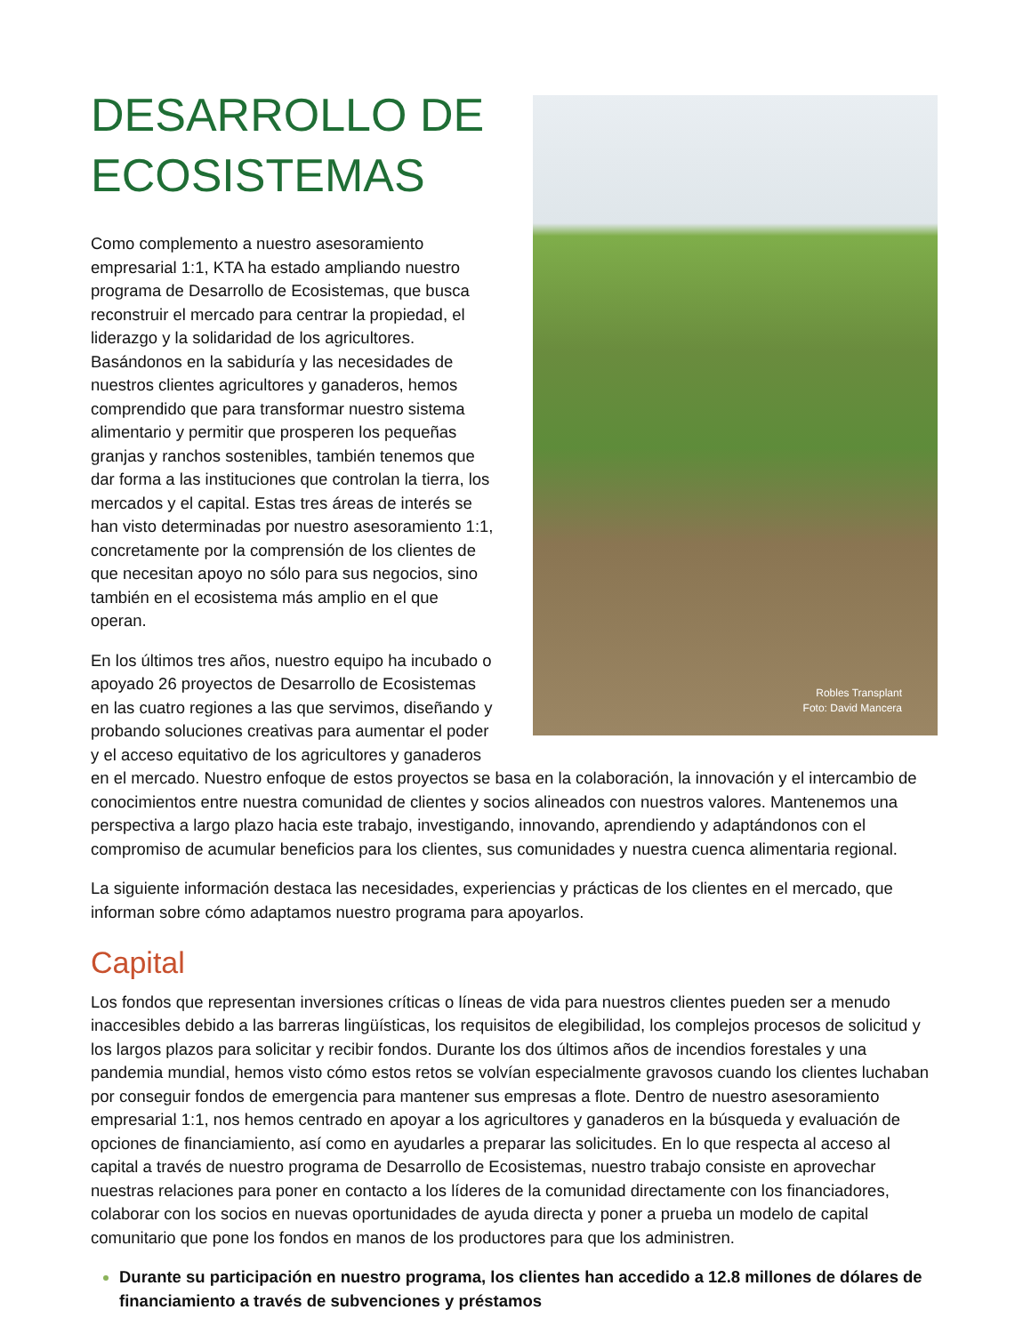Robles Transplant
Foto: David Mancera
DESARROLLO DE
ECOSISTEMAS
Como complemento a nuestro asesoramiento empresarial 1:1, KTA ha estado ampliando nuestro programa de Desarrollo de Ecosistemas, que busca reconstruir el mercado para centrar la propiedad, el liderazgo y la solidaridad de los agricultores. Basándonos en la sabiduría y las necesidades de nuestros clientes agricultores y ganaderos, hemos comprendido que para transformar nuestro sistema alimentario y permitir que prosperen los pequeñas granjas y ranchos sostenibles, también tenemos que dar forma a las instituciones que controlan la tierra, los mercados y el capital. Estas tres áreas de interés se han visto determinadas por nuestro asesoramiento 1:1, concretamente por la comprensión de los clientes de que necesitan apoyo no sólo para sus negocios, sino también en el ecosistema más amplio en el que operan.
En los últimos tres años, nuestro equipo ha incubado o apoyado 26 proyectos de Desarrollo de Ecosistemas en las cuatro regiones a las que servimos, diseñando y probando soluciones creativas para aumentar el poder y el acceso equitativo de los agricultores y ganaderos en el mercado. Nuestro enfoque de estos proyectos se basa en la colaboración, la innovación y el intercambio de conocimientos entre nuestra comunidad de clientes y socios alineados con nuestros valores. Mantenemos una perspectiva a largo plazo hacia este trabajo, investigando, innovando, aprendiendo y adaptándonos con el compromiso de acumular beneficios para los clientes, sus comunidades y nuestra cuenca alimentaria regional.
La siguiente información destaca las necesidades, experiencias y prácticas de los clientes en el mercado, que informan sobre cómo adaptamos nuestro programa para apoyarlos.
Capital
Los fondos que representan inversiones críticas o líneas de vida para nuestros clientes pueden ser a menudo inaccesibles debido a las barreras lingüísticas, los requisitos de elegibilidad, los complejos procesos de solicitud y los largos plazos para solicitar y recibir fondos. Durante los dos últimos años de incendios forestales y una pandemia mundial, hemos visto cómo estos retos se volvían especialmente gravosos cuando los clientes luchaban por conseguir fondos de emergencia para mantener sus empresas a flote. Dentro de nuestro asesoramiento empresarial 1:1, nos hemos centrado en apoyar a los agricultores y ganaderos en la búsqueda y evaluación de opciones de financiamiento, así como en ayudarles a preparar las solicitudes. En lo que respecta al acceso al capital a través de nuestro programa de Desarrollo de Ecosistemas, nuestro trabajo consiste en aprovechar nuestras relaciones para poner en contacto a los líderes de la comunidad directamente con los financiadores, colaborar con los socios en nuevas oportunidades de ayuda directa y poner a prueba un modelo de capital comunitario que pone los fondos en manos de los productores para que los administren.
Durante su participación en nuestro programa, los clientes han accedido a 12.8 millones de dólares de financiamiento a través de subvenciones y préstamos